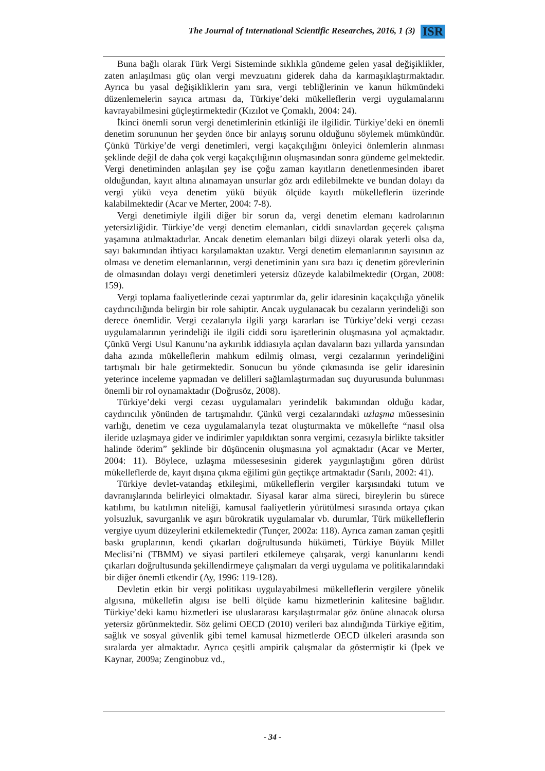The Journal of International Scientific Researches, 2016, 1 (3) ISR
Buna bağlı olarak Türk Vergi Sisteminde sıklıkla gündeme gelen yasal değişiklikler, zaten anlaşılması güç olan vergi mevzuatını giderek daha da karmaşıklaştırmaktadır. Ayrıca bu yasal değişikliklerin yanı sıra, vergi tebliğlerinin ve kanun hükmündeki düzenlemelerin sayıca artması da, Türkiye’deki mükelleflerin vergi uygulamalarını kavrayabilmesini güçleştirmektedir (Kızılot ve Çomaklı, 2004: 24).
İkinci önemli sorun vergi denetimlerinin etkinliği ile ilgilidir. Türkiye’deki en önemli denetim sorununun her şeyden önce bir anlayış sorunu olduğunu söylemek mümkündür. Çünkü Türkiye’de vergi denetimleri, vergi kaçakçılığını önleyici önlemlerin alınması şeklinde değil de daha çok vergi kaçakçılığının oluşmasından sonra gündeme gelmektedir. Vergi denetiminden anlaşılan şey ise çoğu zaman kayıtların denetlenmesinden ibaret olduğundan, kayıt altına alınamayan unsurlar göz ardı edilebilmekte ve bundan dolayı da vergi yükü veya denetim yükü büyük ölçüde kayıtlı mükelleflerin üzerinde kalabilmektedir (Acar ve Merter, 2004: 7-8).
Vergi denetimiyle ilgili diğer bir sorun da, vergi denetim elemanı kadrolarının yetersizliğidir. Türkiye’de vergi denetim elemanları, ciddi sınavlardan geçerek çalışma yaşamına atılmaktadırlar. Ancak denetim elemanları bilgi düzeyi olarak yeterli olsa da, sayı bakımından ihtiyacı karşılamaktan uzaktır. Vergi denetim elemanlarının sayısının az olması ve denetim elemanlarının, vergi denetiminin yanı sıra bazı iç denetim görevlerinin de olmasından dolayı vergi denetimleri yetersiz düzeyde kalabilmektedir (Organ, 2008: 159).
Vergi toplama faaliyetlerinde cezai yaptırımlar da, gelir idaresinin kaçakçılığa yönelik caydırıcılığında belirgin bir role sahiptir. Ancak uygulanacak bu cezaların yerindeliği son derece önemlidir. Vergi cezalarıyla ilgili yargı kararları ise Türkiye’deki vergi cezası uygulamalarının yerindeliği ile ilgili ciddi soru işaretlerinin oluşmasına yol açmaktadır. Çünkü Vergi Usul Kanunu’na aykırılık iddiasıyla açılan davaların bazı yıllarda yarısından daha azında mükelleflerin mahkum edilmiş olması, vergi cezalarının yerindeliğini tartışmalı bir hale getirmektedir. Sonucun bu yönde çıkmasında ise gelir idaresinin yeterince inceleme yapmadan ve delilleri sağlamlaştırmadan suç duyurusunda bulunması önemli bir rol oynamaktadır (Doğrusöz, 2008).
Türkiye’deki vergi cezası uygulamaları yerindelik bakımından olduğu kadar, caydırıcılık yönünden de tartışmalıdır. Çünkü vergi cezalarındaki uzlaşma müessesinin varlığı, denetim ve ceza uygulamalarıyla tezat oluşturmakta ve mükellefte “nasıl olsa ileride uzlaşmaya gider ve indirimler yapıldıktan sonra vergimi, cezasıyla birlikte taksitler halinde öderim” şeklinde bir düşüncenin oluşmasına yol açmaktadır (Acar ve Merter, 2004: 11). Böylece, uzlaşma müessesesinin giderek yaygınlaştığını gören dürüst mükelleflerde de, kayıt dışına çıkma eğilimi gün geçtikçe artmaktadır (Sarılı, 2002: 41).
Türkiye devlet-vatandaş etkileşimi, mükelleflerin vergiler karşısındaki tutum ve davranışlarında belirleyici olmaktadır. Siyasal karar alma süreci, bireylerin bu sürece katılımı, bu katılımın niteliği, kamusal faaliyetlerin yürütülmesi sırasında ortaya çıkan yolsuzluk, savurganlık ve aşırı bürokratik uygulamalar vb. durumlar, Türk mükelleflerin vergiye uyum düzeylerini etkilemektedir (Tunçer, 2002a: 118). Ayrıca zaman zaman çeşitli baskı gruplarının, kendi çıkarları doğrultusunda hükümeti, Türkiye Büyük Millet Meclisi’ni (TBMM) ve siyasi partileri etkilemeye çalışarak, vergi kanunlarını kendi çıkarları doğrultusunda şekillendirmeye çalışmaları da vergi uygulama ve politikalarındaki bir diğer önemli etkendir (Ay, 1996: 119-128).
Devletin etkin bir vergi politikası uygulayabilmesi mükelleflerin vergilere yönelik algısına, mükellefin algısı ise belli ölçüde kamu hizmetlerinin kalitesine bağlıdır. Türkiye’deki kamu hizmetleri ise uluslararası karşılaştırmalar göz önüne alınacak olursa yetersiz görünmektedir. Söz gelimi OECD (2010) verileri baz alındığında Türkiye eğitim, sağlık ve sosyal güvenlik gibi temel kamusal hizmetlerde OECD ülkeleri arasında son sıralarda yer almaktadır. Ayrıca çeşitli ampirik çalışmalar da göstermiştir ki (İpek ve Kaynar, 2009a; Zenginobuz vd.,
- 34 -